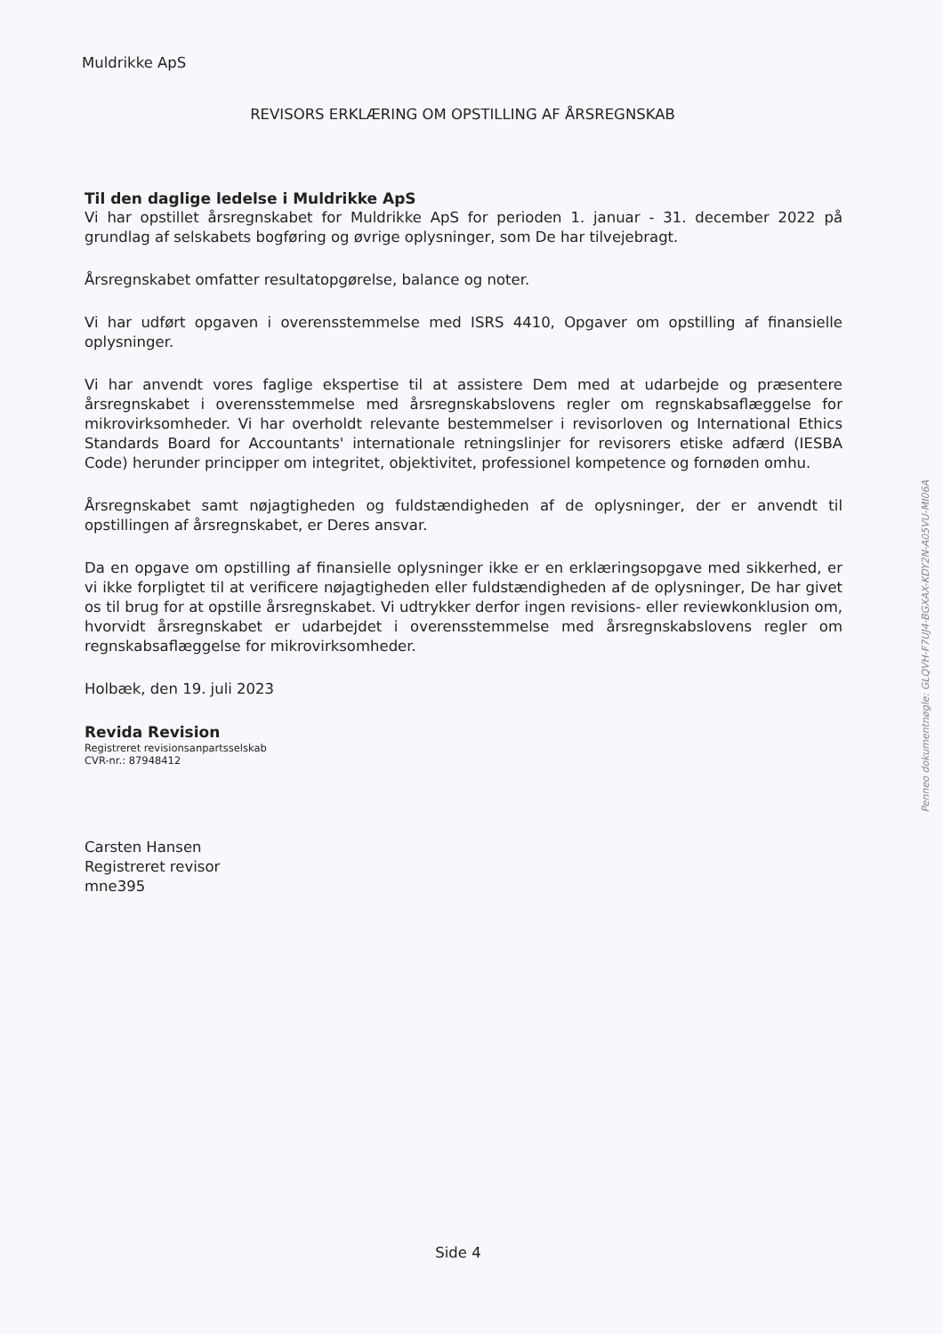Muldrikke ApS
REVISORS ERKLÆRING OM OPSTILLING AF ÅRSREGNSKAB
Til den daglige ledelse i Muldrikke ApS
Vi har opstillet årsregnskabet for Muldrikke ApS for perioden 1. januar - 31. december 2022 på grundlag af selskabets bogføring og øvrige oplysninger, som De har tilvejebragt.
Årsregnskabet omfatter resultatopgørelse, balance og noter.
Vi har udført opgaven i overensstemmelse med ISRS 4410, Opgaver om opstilling af finansielle oplysninger.
Vi har anvendt vores faglige ekspertise til at assistere Dem med at udarbejde og præsentere årsregnskabet i overensstemmelse med årsregnskabslovens regler om regnskabsaflæggelse for mikrovirksomheder. Vi har overholdt relevante bestemmelser i revisorloven og International Ethics Standards Board for Accountants' internationale retningslinjer for revisorers etiske adfærd (IESBA Code) herunder principper om integritet, objektivitet, professionel kompetence og fornøden omhu.
Årsregnskabet samt nøjagtigheden og fuldstændigheden af de oplysninger, der er anvendt til opstillingen af årsregnskabet, er Deres ansvar.
Da en opgave om opstilling af finansielle oplysninger ikke er en erklæringsopgave med sikkerhed, er vi ikke forpligtet til at verificere nøjagtigheden eller fuldstændigheden af de oplysninger, De har givet os til brug for at opstille årsregnskabet. Vi udtrykker derfor ingen revisions- eller reviewkonklusion om, hvorvidt årsregnskabet er udarbejdet i overensstemmelse med årsregnskabslovens regler om regnskabsaflæggelse for mikrovirksomheder.
Holbæk, den 19. juli 2023
Revida Revision
Registreret revisionsanpartsselskab
CVR-nr.: 87948412
Carsten Hansen
Registreret revisor
mne395
Penneo dokumentnøgle: GLQVH-F7UJ4-BGXAX-KDY2N-A05VU-MI06A
Side 4